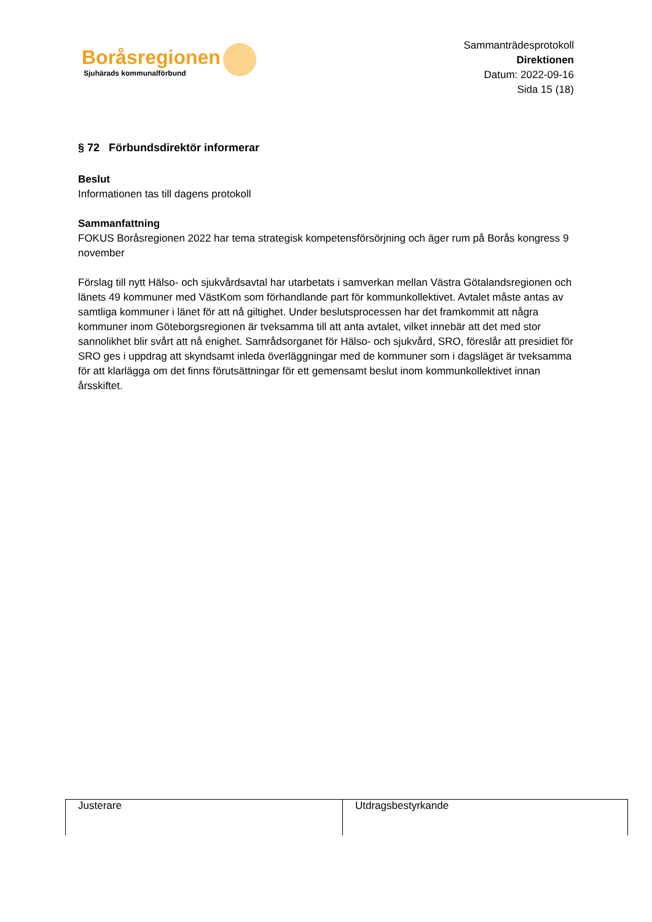Boråsregionen
Sjuhärads kommunalförbund
Sammanträdesprotokoll
Direktionen
Datum: 2022-09-16
Sida 15 (18)
§ 72 Förbundsdirektör informerar
Beslut
Informationen tas till dagens protokoll
Sammanfattning
FOKUS Boråsregionen 2022 har tema strategisk kompetensförsörjning och äger rum på Borås kongress 9 november
Förslag till nytt Hälso- och sjukvårdsavtal har utarbetats i samverkan mellan Västra Götalandsregionen och länets 49 kommuner med VästKom som förhandlande part för kommunkollektivet. Avtalet måste antas av samtliga kommuner i länet för att nå giltighet. Under beslutsprocessen har det framkommit att några kommuner inom Göteborgsregionen är tveksamma till att anta avtalet, vilket innebär att det med stor sannolikhet blir svårt att nå enighet. Samrådsorganet för Hälso- och sjukvård, SRO, föreslår att presidiet för SRO ges i uppdrag att skyndsamt inleda överläggningar med de kommuner som i dagsläget är tveksamma för att klarlägga om det finns förutsättningar för ett gemensamt beslut inom kommunkollektivet innan årsskiftet.
| Justerare | Utdragsbestyrkande |